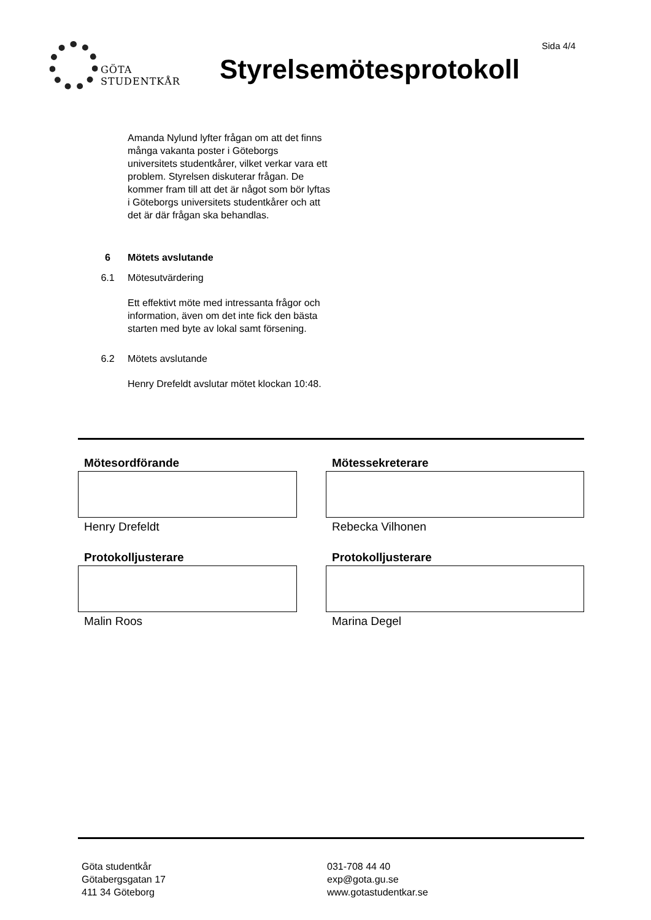GÖTA
STUDENTKÅR
Sida 4/4
Styrelsemötesprotokoll
Amanda Nylund lyfter frågan om att det finns många vakanta poster i Göteborgs universitets studentkårer, vilket verkar vara ett problem. Styrelsen diskuterar frågan. De kommer fram till att det är något som bör lyftas i Göteborgs universitets studentkårer och att det är där frågan ska behandlas.
6 Mötets avslutande
6.1 Mötesutvärdering
Ett effektivt möte med intressanta frågor och information, även om det inte fick den bästa starten med byte av lokal samt försening.
6.2 Mötets avslutande
Henry Drefeldt avslutar mötet klockan 10:48.
Mötesordförande
Henry Drefeldt
Mötessekreterare
Rebecka Vilhonen
Protokolljusterare
Malin Roos
Protokolljusterare
Marina Degel
Göta studentkår
Götabergsgatan 17
411 34 Göteborg
031-708 44 40
exp@gota.gu.se
www.gotastudentkar.se